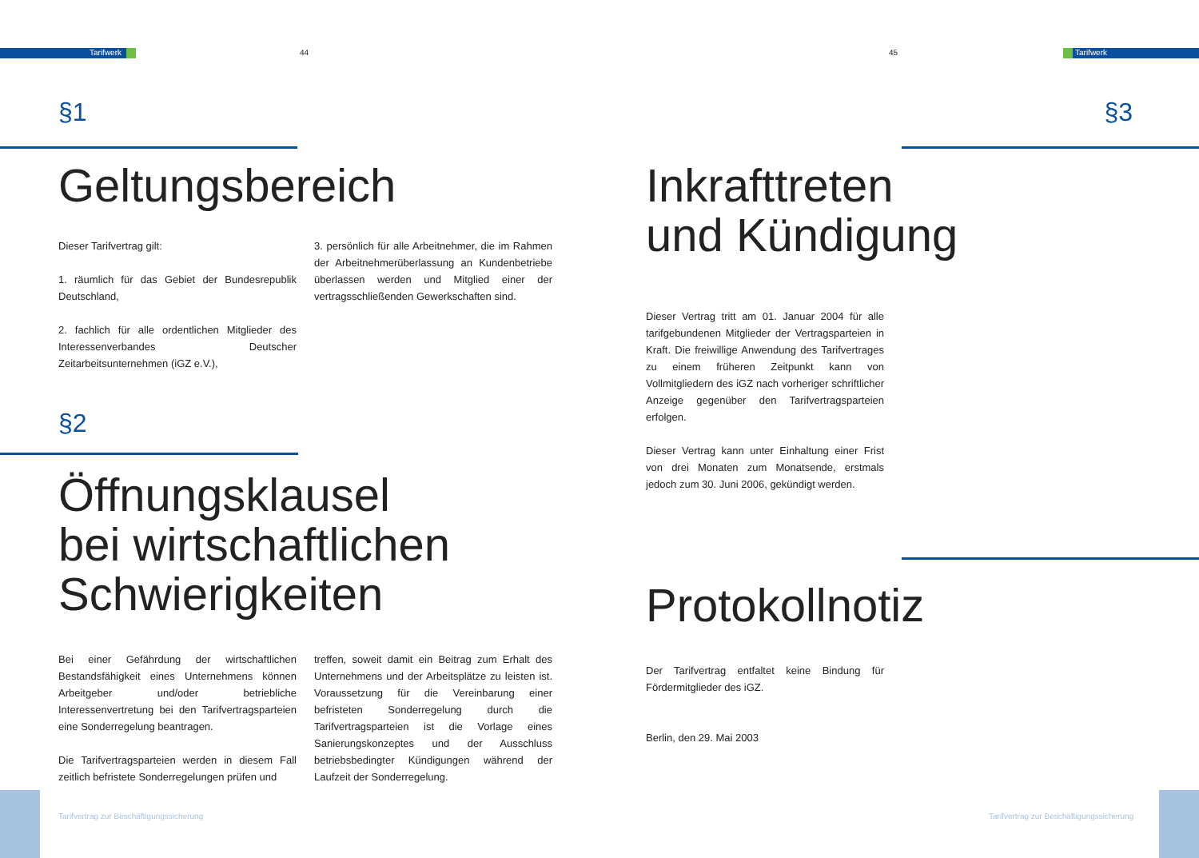Tarifwerk 44 45 Tarifwerk
§1
Geltungsbereich
Dieser Tarifvertrag gilt:
1. räumlich für das Gebiet der Bundesrepublik Deutschland,
2. fachlich für alle ordentlichen Mitglieder des Interessenverbandes Deutscher Zeitarbeitsunternehmen (iGZ e.V.),
3. persönlich für alle Arbeitnehmer, die im Rahmen der Arbeitnehmerüberlassung an Kundenbetriebe überlassen werden und Mitglied einer der vertragsschließenden Gewerkschaften sind.
§2
Öffnungsklausel
bei wirtschaftlichen
Schwierigkeiten
Bei einer Gefährdung der wirtschaftlichen Bestandsfähigkeit eines Unternehmens können Arbeitgeber und/oder betriebliche Interessenvertretung bei den Tarifvertragsparteien eine Sonderregelung beantragen.
Die Tarifvertragsparteien werden in diesem Fall zeitlich befristete Sonderregelungen prüfen und
treffen, soweit damit ein Beitrag zum Erhalt des Unternehmens und der Arbeitsplätze zu leisten ist. Voraussetzung für die Vereinbarung einer befristeten Sonderregelung durch die Tarifvertragsparteien ist die Vorlage eines Sanierungskonzeptes und der Ausschluss betriebsbedingter Kündigungen während der Laufzeit der Sonderregelung.
§3
Inkrafttreten
und Kündigung
Dieser Vertrag tritt am 01. Januar 2004 für alle tarifgebundenen Mitglieder der Vertragsparteien in Kraft. Die freiwillige Anwendung des Tarifvertrages zu einem früheren Zeitpunkt kann von Vollmitgliedern des iGZ nach vorheriger schriftlicher Anzeige gegenüber den Tarifvertragsparteien erfolgen.
Dieser Vertrag kann unter Einhaltung einer Frist von drei Monaten zum Monatsende, erstmals jedoch zum 30. Juni 2006, gekündigt werden.
Protokollnotiz
Der Tarifvertrag entfaltet keine Bindung für Fördermitglieder des iGZ.
Berlin, den 29. Mai 2003
Tarifvertrag zur Beschäftigungssicherung
Tarifvertrag zur Beschäftigungssicherung